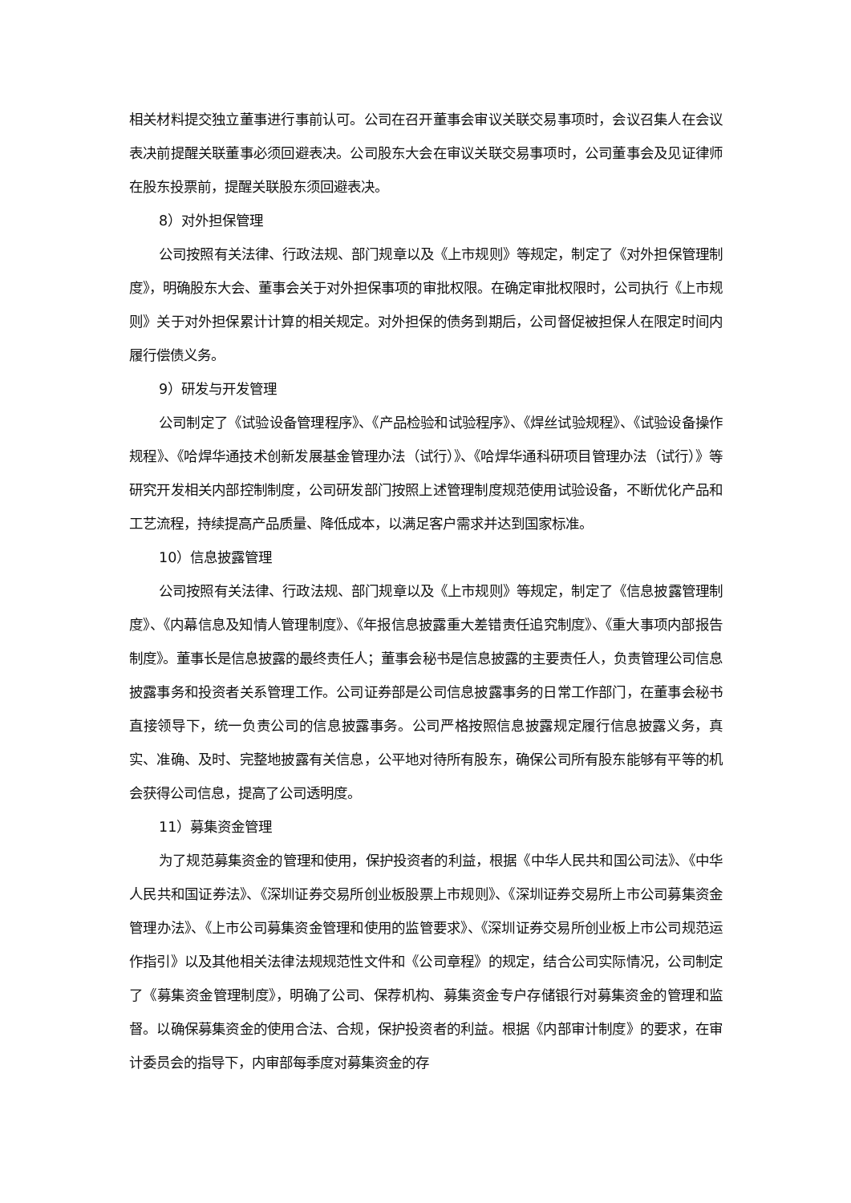相关材料提交独立董事进行事前认可。公司在召开董事会审议关联交易事项时，会议召集人在会议表决前提醒关联董事必须回避表决。公司股东大会在审议关联交易事项时，公司董事会及见证律师在股东投票前，提醒关联股东须回避表决。
8）对外担保管理
公司按照有关法律、行政法规、部门规章以及《上市规则》等规定，制定了《对外担保管理制度》，明确股东大会、董事会关于对外担保事项的审批权限。在确定审批权限时，公司执行《上市规则》关于对外担保累计计算的相关规定。对外担保的债务到期后，公司督促被担保人在限定时间内履行偿债义务。
9）研发与开发管理
公司制定了《试验设备管理程序》、《产品检验和试验程序》、《焊丝试验规程》、《试验设备操作规程》、《哈焊华通技术创新发展基金管理办法（试行）》、《哈焊华通科研项目管理办法（试行）》等研究开发相关内部控制制度，公司研发部门按照上述管理制度规范使用试验设备，不断优化产品和工艺流程，持续提高产品质量、降低成本，以满足客户需求并达到国家标准。
10）信息披露管理
公司按照有关法律、行政法规、部门规章以及《上市规则》等规定，制定了《信息披露管理制度》、《内幕信息及知情人管理制度》、《年报信息披露重大差错责任追究制度》、《重大事项内部报告制度》。董事长是信息披露的最终责任人；董事会秘书是信息披露的主要责任人，负责管理公司信息披露事务和投资者关系管理工作。公司证券部是公司信息披露事务的日常工作部门，在董事会秘书直接领导下，统一负责公司的信息披露事务。公司严格按照信息披露规定履行信息披露义务，真实、准确、及时、完整地披露有关信息，公平地对待所有股东，确保公司所有股东能够有平等的机会获得公司信息，提高了公司透明度。
11）募集资金管理
为了规范募集资金的管理和使用，保护投资者的利益，根据《中华人民共和国公司法》、《中华人民共和国证券法》、《深圳证券交易所创业板股票上市规则》、《深圳证券交易所上市公司募集资金管理办法》、《上市公司募集资金管理和使用的监管要求》、《深圳证券交易所创业板上市公司规范运作指引》以及其他相关法律法规规范性文件和《公司章程》的规定，结合公司实际情况，公司制定了《募集资金管理制度》，明确了公司、保荐机构、募集资金专户存储银行对募集资金的管理和监督。以确保募集资金的使用合法、合规，保护投资者的利益。根据《内部审计制度》的要求，在审计委员会的指导下，内审部每季度对募集资金的存